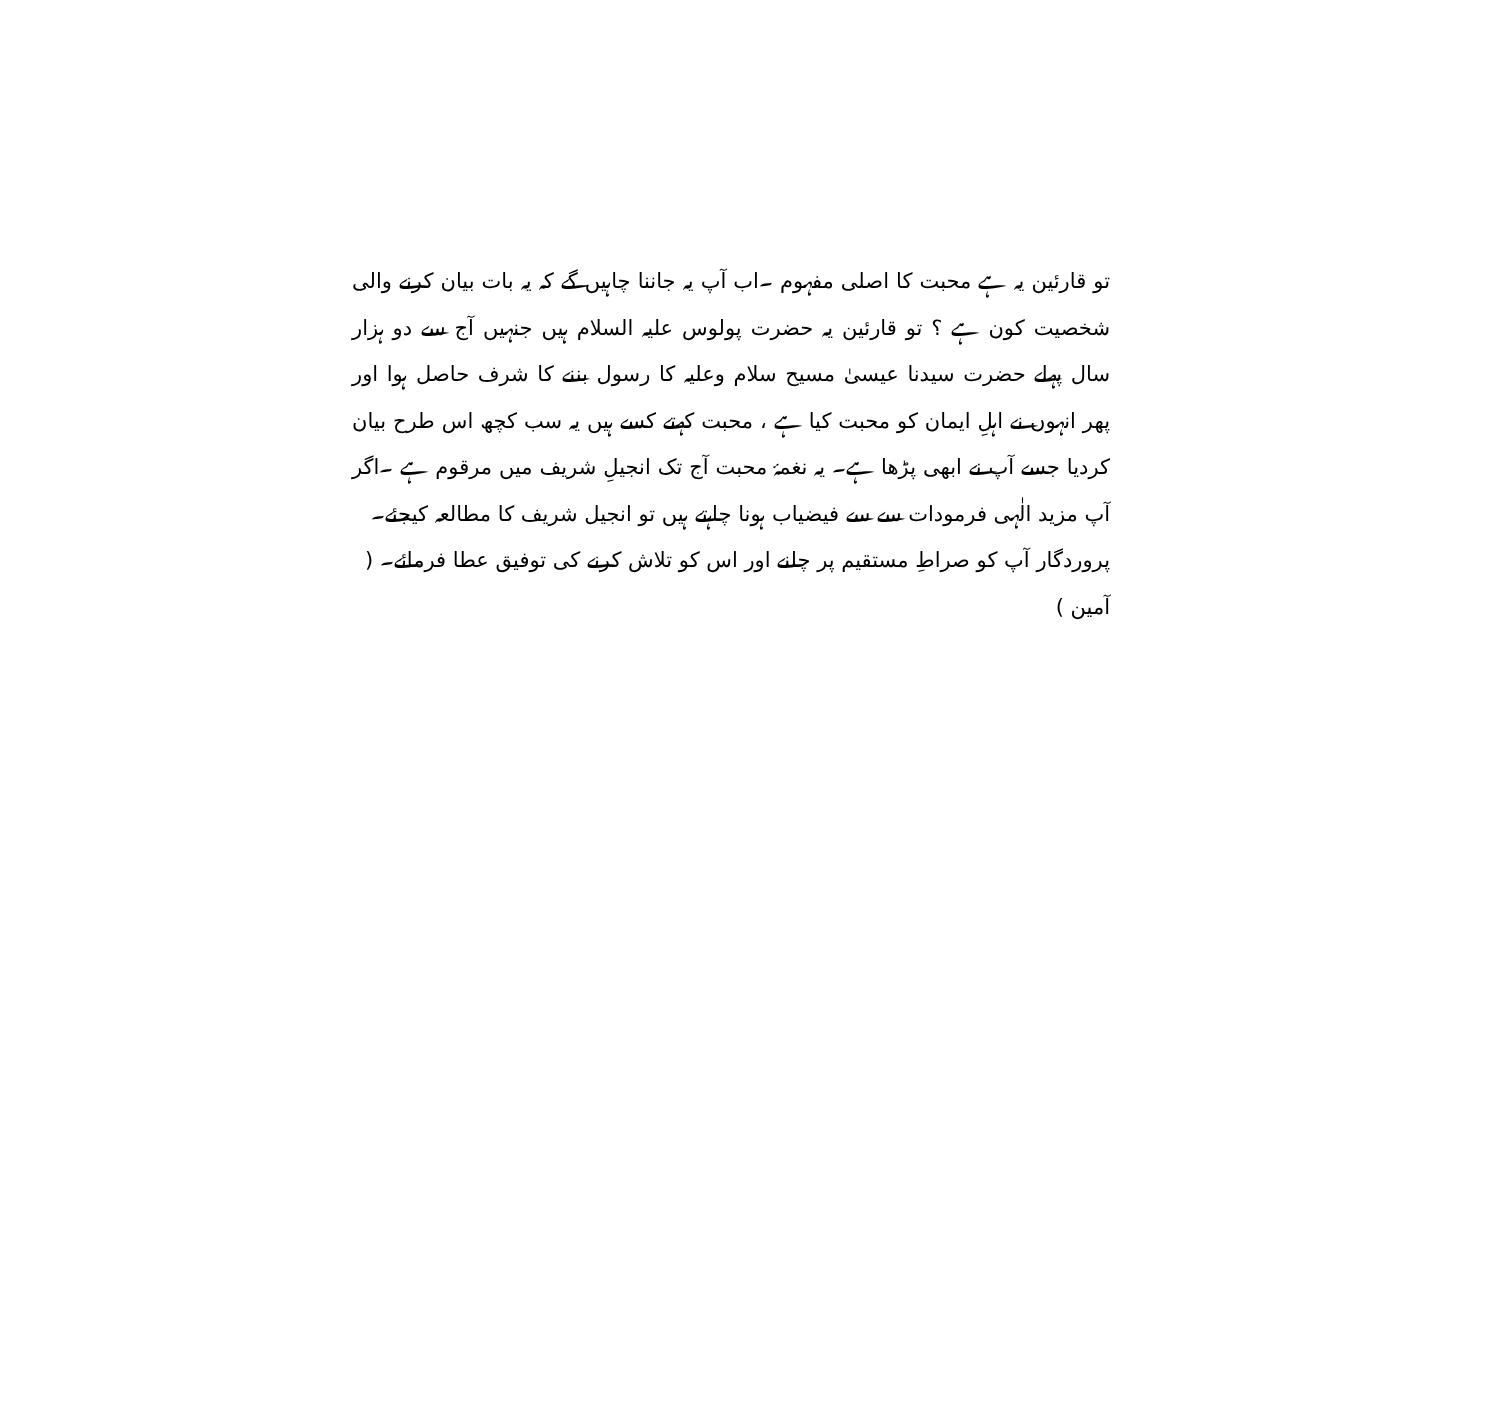تو قارئین یہ ہے محبت کا اصلی مفہوم ۔اب آپ یہ جاننا چاہیں گے کہ یہ بات بیان کرنے والی شخصیت کون ہے ؟ تو قارئین یہ حضرت پولوس علیہ السلام ہیں جنہیں آج سے دو ہزار سال پہلے حضرت سیدنا عیسیٰ مسیح سلام وعلیہ کا رسول بننے کا شرف حاصل ہوا اور پھر انہوں نے اہلِ ایمان کو محبت کیا ہے ، محبت کہتے کسے ہیں یہ سب کچھ اس طرح بیان کردیا جسے آپ نے ابھی پڑھا ہے۔ یہ نغمۂ محبت آج تک انجیلِ شریف میں مرقوم ہے ۔اگر آپ مزید الٰہی فرمودات سے سے فیضیاب ہونا چاہتے ہیں تو انجیل شریف کا مطالعہ کیجئے۔
پروردگار آپ کو صراطِ مستقیم پر چلنے اور اس کو تلاش کرنے کی توفیق عطا فرمائے۔ ( آمین )